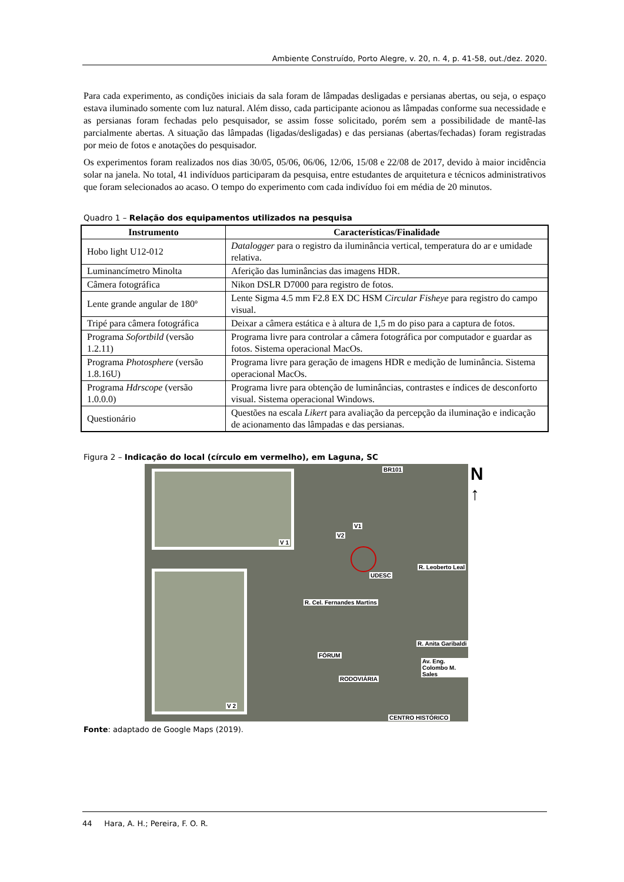Ambiente Construído, Porto Alegre, v. 20, n. 4, p. 41-58, out./dez. 2020.
Para cada experimento, as condições iniciais da sala foram de lâmpadas desligadas e persianas abertas, ou seja, o espaço estava iluminado somente com luz natural. Além disso, cada participante acionou as lâmpadas conforme sua necessidade e as persianas foram fechadas pelo pesquisador, se assim fosse solicitado, porém sem a possibilidade de mantê-las parcialmente abertas. A situação das lâmpadas (ligadas/desligadas) e das persianas (abertas/fechadas) foram registradas por meio de fotos e anotações do pesquisador.
Os experimentos foram realizados nos dias 30/05, 05/06, 06/06, 12/06, 15/08 e 22/08 de 2017, devido à maior incidência solar na janela. No total, 41 indivíduos participaram da pesquisa, entre estudantes de arquitetura e técnicos administrativos que foram selecionados ao acaso. O tempo do experimento com cada indivíduo foi em média de 20 minutos.
Quadro 1 – Relação dos equipamentos utilizados na pesquisa
| Instrumento | Características/Finalidade |
| --- | --- |
| Hobo light U12-012 | Datalogger para o registro da iluminância vertical, temperatura do ar e umidade relativa. |
| Luminancímetro Minolta | Aferição das luminâncias das imagens HDR. |
| Câmera fotográfica | Nikon DSLR D7000 para registro de fotos. |
| Lente grande angular de 180º | Lente Sigma 4.5 mm F2.8 EX DC HSM Circular Fisheye para registro do campo visual. |
| Tripé para câmera fotográfica | Deixar a câmera estática e à altura de 1,5 m do piso para a captura de fotos. |
| Programa Sofortbild (versão 1.2.11) | Programa livre para controlar a câmera fotográfica por computador e guardar as fotos. Sistema operacional MacOs. |
| Programa Photosphere (versão 1.8.16U) | Programa livre para geração de imagens HDR e medição de luminância. Sistema operacional MacOs. |
| Programa Hdrscope (versão 1.0.0.0) | Programa livre para obtenção de luminâncias, contrastes e índices de desconforto visual. Sistema operacional Windows. |
| Questionário | Questões na escala Likert para avaliação da percepção da iluminação e indicação de acionamento das lâmpadas e das persianas. |
Figura 2 – Indicação do local (círculo em vermelho), em Laguna, SC
V 1
V 2
BR101
V1
V2
UDESC
R. Cel. Fernandes Martins
R. Leoberto Leal
R. Anita Garibaldi
Av. Eng. Colombo M. Sales
FÓRUM
RODOVIÁRIA
CENTRO HISTÓRICO
N
↑
Fonte: adaptado de Google Maps (2019).
44 Hara, A. H.; Pereira, F. O. R.